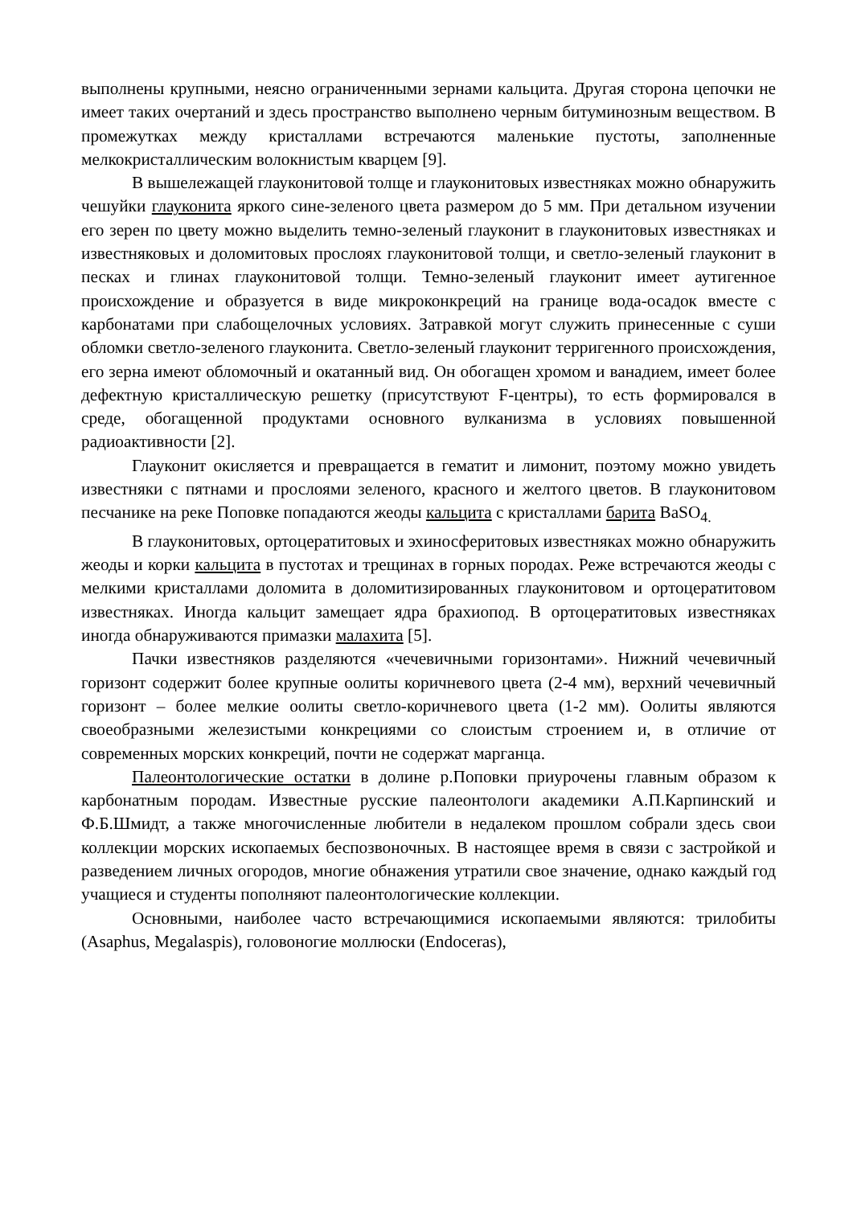выполнены крупными, неясно ограниченными зернами кальцита. Другая сторона цепочки не имеет таких очертаний и здесь пространство выполнено черным битуминозным веществом. В промежутках между кристаллами встречаются маленькие пустоты, заполненные мелкокристаллическим волокнистым кварцем [9].
В вышележащей глауконитовой толще и глауконитовых известняках можно обнаружить чешуйки глауконита яркого сине-зеленого цвета размером до 5 мм. При детальном изучении его зерен по цвету можно выделить темно-зеленый глауконит в глауконитовых известняках и известняковых и доломитовых прослоях глауконитовой толщи, и светло-зеленый глауконит в песках и глинах глауконитовой толщи. Темно-зеленый глауконит имеет аутигенное происхождение и образуется в виде микроконкреций на границе вода-осадок вместе с карбонатами при слабощелочных условиях. Затравкой могут служить принесенные с суши обломки светло-зеленого глауконита. Светло-зеленый глауконит терригенного происхождения, его зерна имеют обломочный и окатанный вид. Он обогащен хромом и ванадием, имеет более дефектную кристаллическую решетку (присутствуют F-центры), то есть формировался в среде, обогащенной продуктами основного вулканизма в условиях повышенной радиоактивности [2].
Глауконит окисляется и превращается в гематит и лимонит, поэтому можно увидеть известняки с пятнами и прослоями зеленого, красного и желтого цветов. В глауконитовом песчанике на реке Поповке попадаются жеоды кальцита с кристаллами барита BaSO<sub>4.</sub>
В глауконитовых, ортоцератитовых и эхиносферитовых известняках можно обнаружить жеоды и корки кальцита в пустотах и трещинах в горных породах. Реже встречаются жеоды с мелкими кристаллами доломита в доломитизированных глауконитовом и ортоцератитовом известняках. Иногда кальцит замещает ядра брахиопод. В ортоцератитовых известняках иногда обнаруживаются примазки малахита [5].
Пачки известняков разделяются «чечевичными горизонтами». Нижний чечевичный горизонт содержит более крупные оолиты коричневого цвета (2-4 мм), верхний чечевичный горизонт – более мелкие оолиты светло-коричневого цвета (1-2 мм). Оолиты являются своеобразными железистыми конкрециями со слоистым строением и, в отличие от современных морских конкреций, почти не содержат марганца.
Палеонтологические остатки в долине р.Поповки приурочены главным образом к карбонатным породам. Известные русские палеонтологи академики А.П.Карпинский и Ф.Б.Шмидт, а также многочисленные любители в недалеком прошлом собрали здесь свои коллекции морских ископаемых беспозвоночных. В настоящее время в связи с застройкой и разведением личных огородов, многие обнажения утратили свое значение, однако каждый год учащиеся и студенты пополняют палеонтологические коллекции.
Основными, наиболее часто встречающимися ископаемыми являются: трилобиты (Asaphus, Megalaspis), головоногие моллюски (Endoceras),